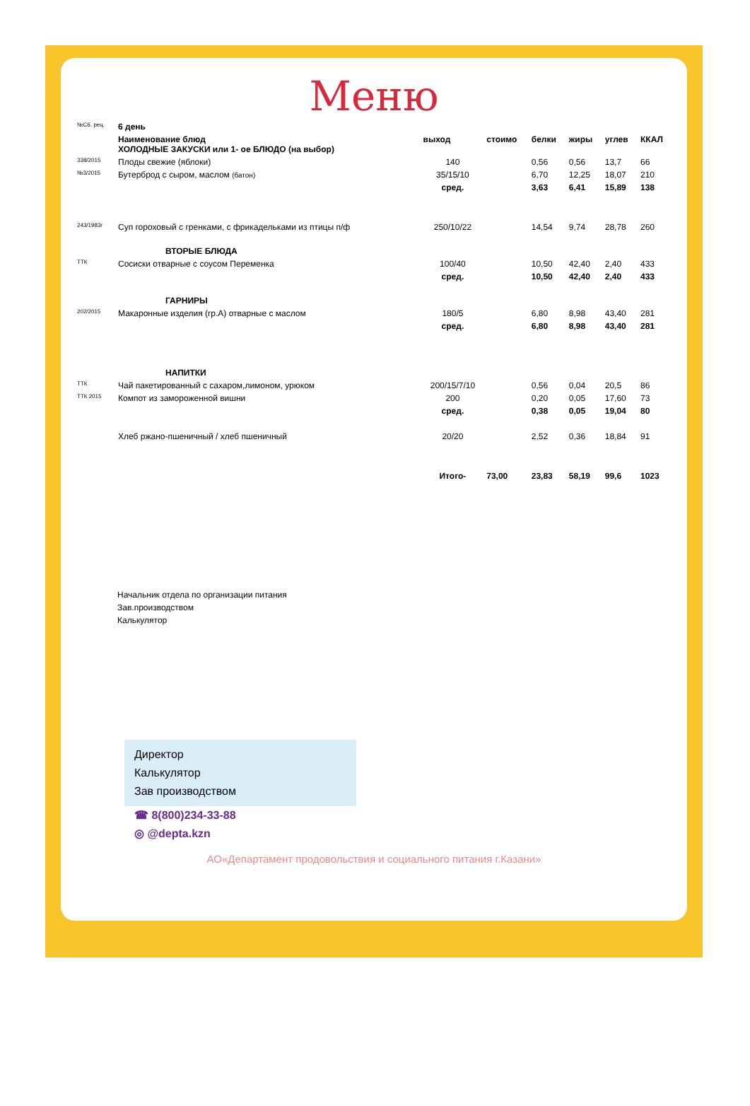Меню
| №Сб. рец. | 6 день | | | | | | |
| | Наименование блюд ХОЛОДНЫЕ ЗАКУСКИ или 1- ое БЛЮДО (на выбор) | выход | стоимо | белки | жиры | углев | ККАЛ |
| 338/2015 | Плоды свежие (яблоки) | 140 | | 0,56 | 0,56 | 13,7 | 66 |
| №3/2015 | Бутерброд с сыром, маслом (батон) | 35/15/10 | | 6,70 | 12,25 | 18,07 | 210 |
| | | сред. | | 3,63 | 6,41 | 15,89 | 138 |
| 243/1983г | Суп гороховый с гренками, с фрикадельками из птицы п/ф | 250/10/22 | | 14,54 | 9,74 | 28,78 | 260 |
| | ВТОРЫЕ БЛЮДА | | | | | | |
| ТТК | Сосиски отварные с соусом Переменка | 100/40 | | 10,50 | 42,40 | 2,40 | 433 |
| | | сред. | | 10,50 | 42,40 | 2,40 | 433 |
| | ГАРНИРЫ | | | | | | |
| 202/2015 | Макаронные изделия (гр.А) отварные с маслом | 180/5 | | 6,80 | 8,98 | 43,40 | 281 |
| | | сред. | | 6,80 | 8,98 | 43,40 | 281 |
| | НАПИТКИ | | | | | | |
| ТТК | Чай пакетированный с сахаром,лимоном, урюком | 200/15/7/10 | | 0,56 | 0,04 | 20,5 | 86 |
| ТТК 2015 | Компот из замороженной вишни | 200 | | 0,20 | 0,05 | 17,60 | 73 |
| | | сред. | | 0,38 | 0,05 | 19,04 | 80 |
| | Хлеб ржано-пшеничный / хлеб пшеничный | 20/20 | | 2,52 | 0,36 | 18,84 | 91 |
| | | Итого- | 73,00 | 23,83 | 58,19 | 99,6 | 1023 |
Начальник отдела по организации питания
Зав.производством
Калькулятор
Директор
Калькулятор
Зав производством
☎ 8(800)234-33-88
◎ @depta.kzn
АО«Департамент продовольствия и социального питания г.Казани»